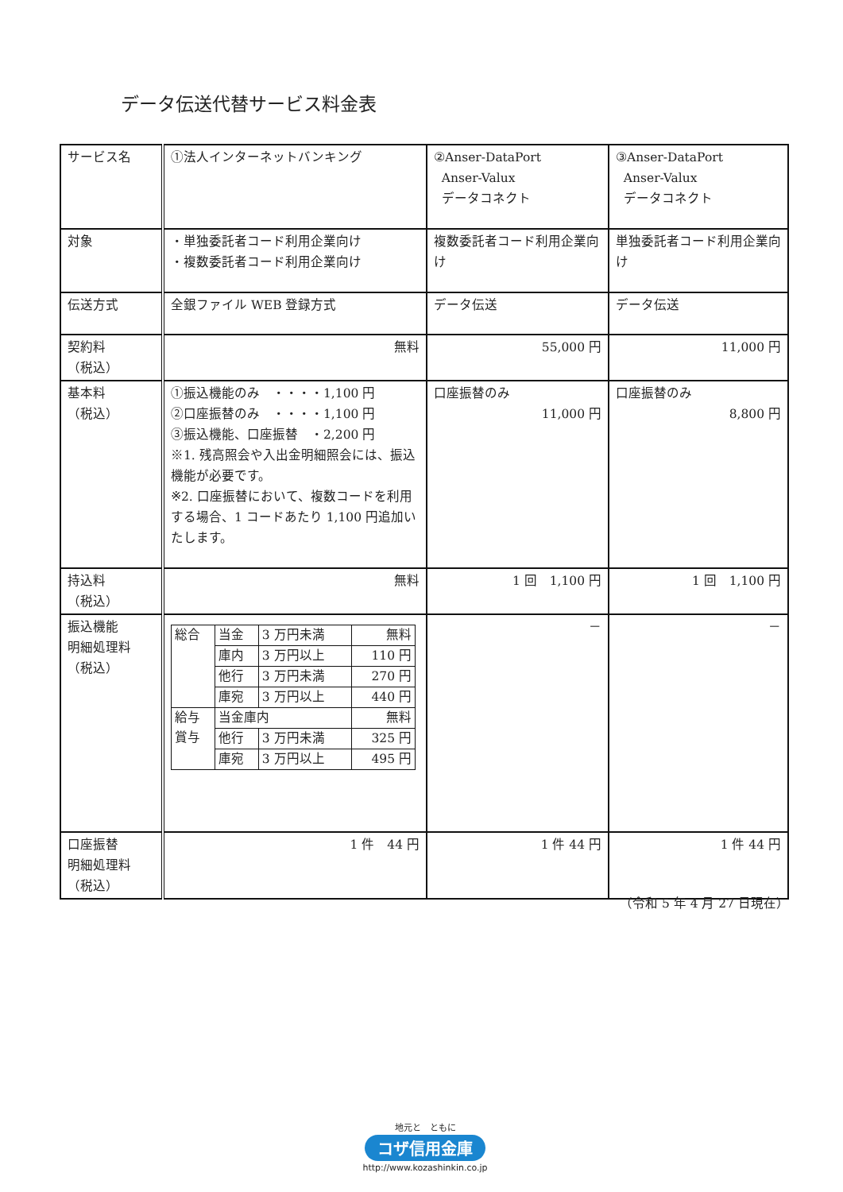データ伝送代替サービス料金表
| サービス名 | ①法人インターネットバンキング | ②Anser-DataPort Anser-Valux データコネクト | ③Anser-DataPort Anser-Valux データコネクト |
| 対象 | ・単独委託者コード利用企業向け ・複数委託者コード利用企業向け | 複数委託者コード利用企業向け | 単独委託者コード利用企業向け |
| 伝送方式 | 全銀ファイル WEB 登録方式 | データ伝送 | データ伝送 |
| 契約料 （税込） | 無料 | 55,000 円 | 11,000 円 |
| 基本料 （税込） | ①振込機能のみ ・・・・1,100 円 ②口座振替のみ ・・・・1,100 円 ③振込機能、口座振替 ・2,200 円 ※1. 残高照会や入出金明細照会には、振込機能が必要です。 ※2. 口座振替において、複数コードを利用する場合、1 コードあたり 1,100 円追加いたします。 | 口座振替のみ 11,000 円 | 口座振替のみ 8,800 円 |
| 持込料 （税込） | 無料 | 1 回 1,100 円 | 1 回 1,100 円 |
| 振込機能 明細処理料 （税込） | / 総合 / 当金 / 3 万円未満 / 無料 / / / 庫内 / 3 万円以上 / 110 円 / / / 他行 / 3 万円未満 / 270 円 / / / 庫宛 / 3 万円以上 / 440 円 / / 給与 賞与 / 当金庫内 / / 無料 / / / 他行 / 3 万円未満 / 325 円 / / / 庫宛 / 3 万円以上 / 495 円 / | － | － |
| 口座振替 明細処理料 （税込） | 1 件 44 円 | 1 件 44 円 | 1 件 44 円 |
（令和 5 年 4 月 27 日現在）
地元と　ともに
コザ信用金庫
http://www.kozashinkin.co.jp